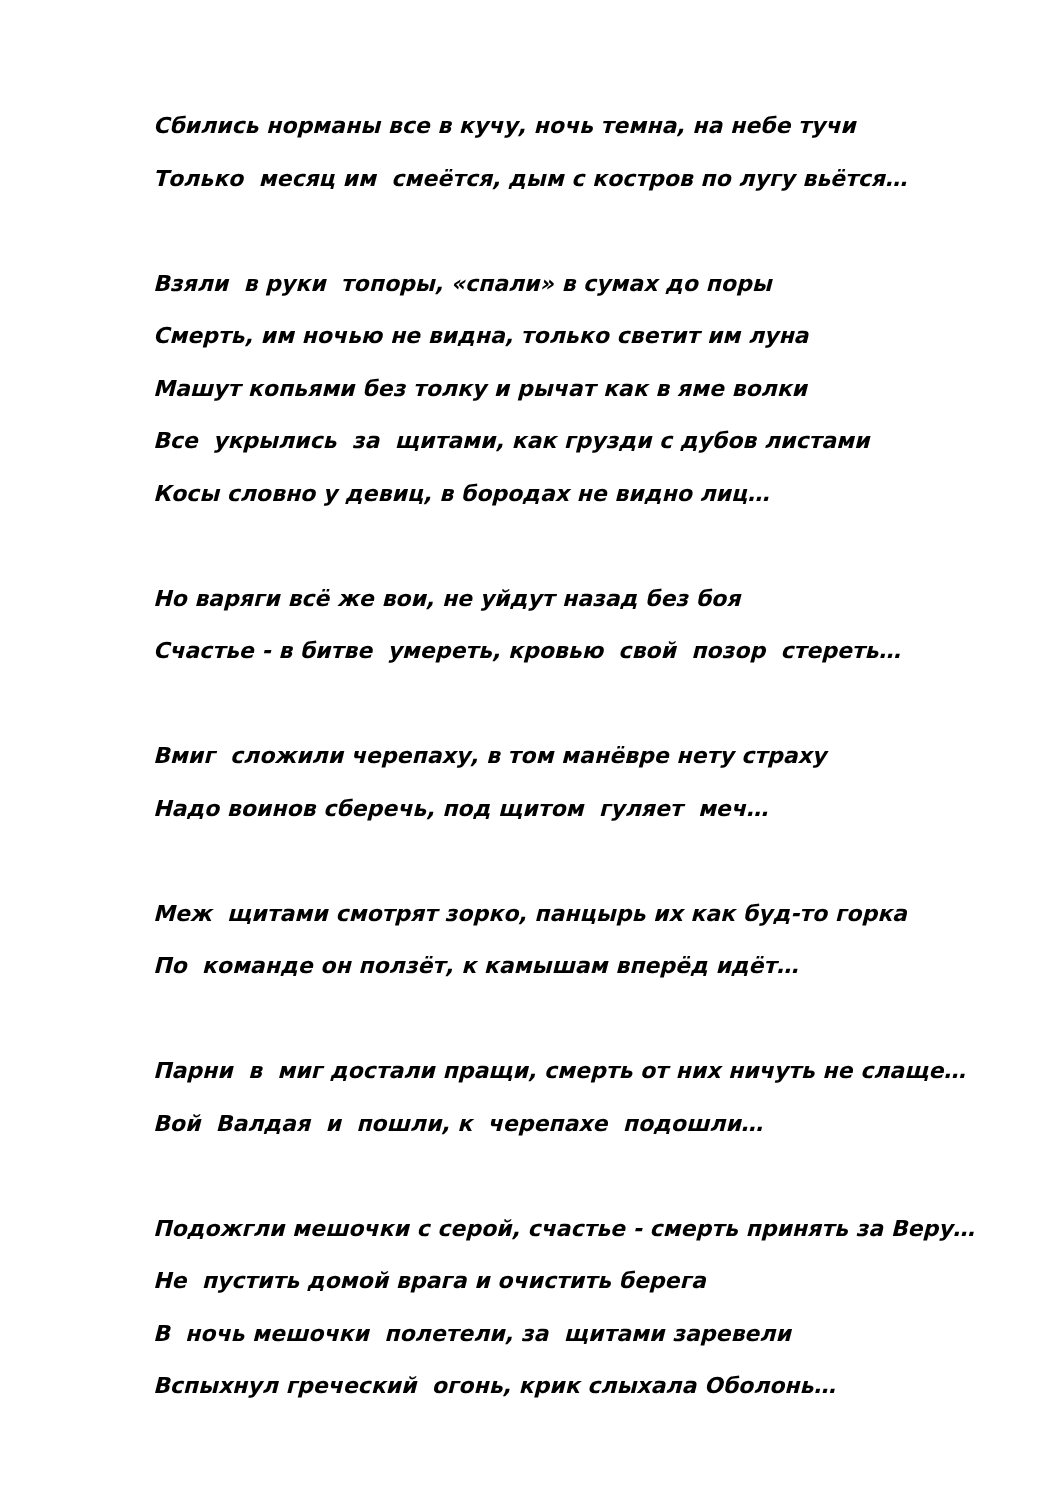Сбились норманы все в кучу, ночь темна, на небе тучи
Только месяц им смеётся, дым с костров по лугу вьётся…
Взяли в руки топоры, «спали» в сумах до поры
Смерть, им ночью не видна, только светит им луна
Машут копьями без толку и рычат как в яме волки
Все укрылись за щитами, как грузди с дубов листами
Косы словно у девиц, в бородах не видно лиц…
Но варяги всё же вои, не уйдут назад без боя
Счастье - в битве умереть, кровью свой позор стереть…
Вмиг сложили черепаху, в том манёвре нету страху
Надо воинов сберечь, под щитом гуляет меч…
Меж щитами смотрят зорко, панцырь их как буд-то горка
По команде он ползёт, к камышам вперёд идёт…
Парни в миг достали пращи, смерть от них ничуть не слаще…
Вой Валдая и пошли, к черепахе подошли…
Подожгли мешочки с серой, счастье - смерть принять за Веру…
Не пустить домой врага и очистить берега
В ночь мешочки полетели, за щитами заревели
Вспыхнул греческий огонь, крик слыхала Оболонь…